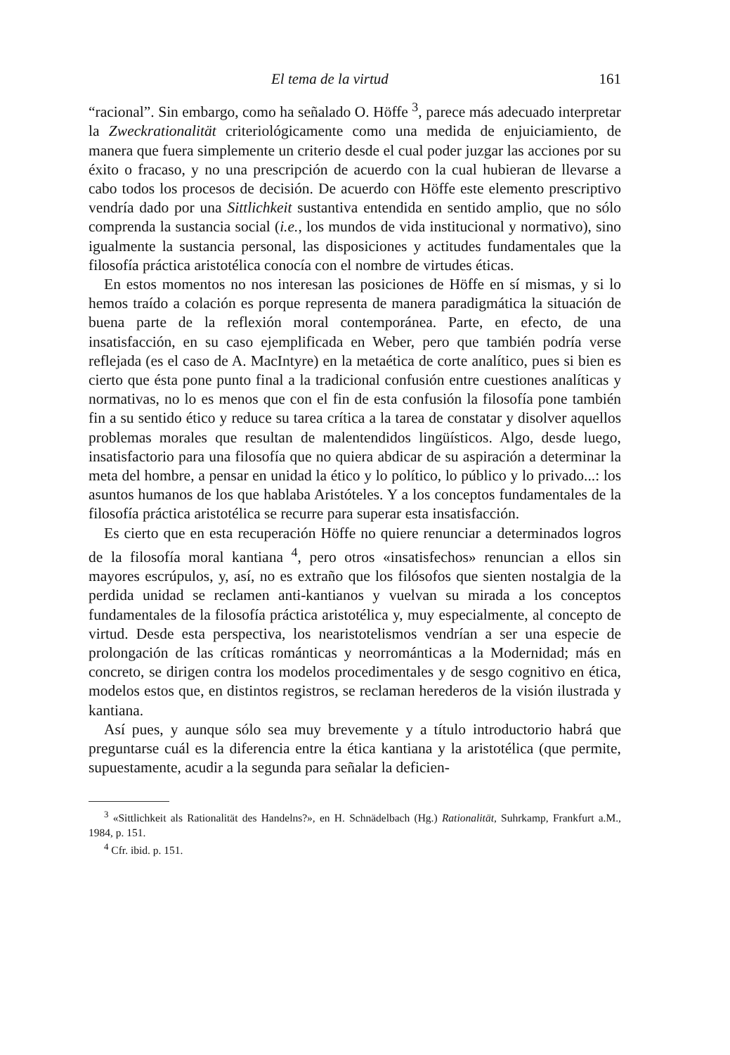El tema de la virtud 161
“racional”. Sin embargo, como ha señalado O. Höffe <sup>3</sup>, parece más adecuado interpretar la Zweckrationalität criteriológicamente como una medida de enjuiciamiento, de manera que fuera simplemente un criterio desde el cual poder juzgar las acciones por su éxito o fracaso, y no una prescripción de acuerdo con la cual hubieran de llevarse a cabo todos los procesos de decisión. De acuerdo con Höffe este elemento prescriptivo vendría dado por una Sittlichkeit sustantiva entendida en sentido amplio, que no sólo comprenda la sustancia social (i.e., los mundos de vida institucional y normativo), sino igualmente la sustancia personal, las disposiciones y actitudes fundamentales que la filosofía práctica aristotélica conocía con el nombre de virtudes éticas.
En estos momentos no nos interesan las posiciones de Höffe en sí mismas, y si lo hemos traído a colación es porque representa de manera paradigmática la situación de buena parte de la reflexión moral contemporánea. Parte, en efecto, de una insatisfacción, en su caso ejemplificada en Weber, pero que también podría verse reflejada (es el caso de A. MacIntyre) en la metaética de corte analítico, pues si bien es cierto que ésta pone punto final a la tradicional confusión entre cuestiones analíticas y normativas, no lo es menos que con el fin de esta confusión la filosofía pone también fin a su sentido ético y reduce su tarea crítica a la tarea de constatar y disolver aquellos problemas morales que resultan de malentendidos lingüísticos. Algo, desde luego, insatisfactorio para una filosofía que no quiera abdicar de su aspiración a determinar la meta del hombre, a pensar en unidad la ético y lo político, lo público y lo privado...: los asuntos humanos de los que hablaba Aristóteles. Y a los conceptos fundamentales de la filosofía práctica aristotélica se recurre para superar esta insatisfacción.
Es cierto que en esta recuperación Höffe no quiere renunciar a determinados logros de la filosofía moral kantiana <sup>4</sup>, pero otros «insatisfechos» renuncian a ellos sin mayores escrúpulos, y, así, no es extraño que los filósofos que sienten nostalgia de la perdida unidad se reclamen anti-kantianos y vuelvan su mirada a los conceptos fundamentales de la filosofía práctica aristotélica y, muy especialmente, al concepto de virtud. Desde esta perspectiva, los nearistotelismos vendrían a ser una especie de prolongación de las críticas románticas y neorrománticas a la Modernidad; más en concreto, se dirigen contra los modelos procedimentales y de sesgo cognitivo en ética, modelos estos que, en distintos registros, se reclaman herederos de la visión ilustrada y kantiana.
Así pues, y aunque sólo sea muy brevemente y a título introductorio habrá que preguntarse cuál es la diferencia entre la ética kantiana y la aristotélica (que permite, supuestamente, acudir a la segunda para señalar la deficien-
<sup>3</sup> «Sittlichkeit als Rationalität des Handelns?», en H. Schnädelbach (Hg.) Rationalität, Suhrkamp, Frankfurt a.M., 1984, p. 151.
<sup>4</sup> Cfr. ibid. p. 151.